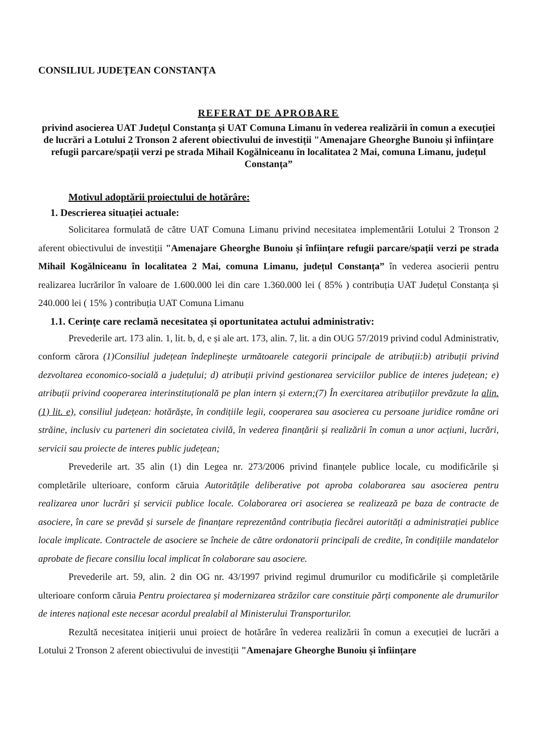CONSILIUL JUDEȚEAN CONSTANȚA
REFERAT DE APROBARE
privind asocierea UAT Județul Constanța și UAT Comuna Limanu în vederea realizării în comun a execuției de lucrări a Lotului 2 Tronson 2 aferent obiectivului de investiții "Amenajare Gheorghe Bunoiu și înființare refugii parcare/spații verzi pe strada Mihail Kogălniceanu în localitatea 2 Mai, comuna Limanu, județul Constanța”
Motivul adoptării proiectului de hotărâre:
1. Descrierea situației actuale:
Solicitarea formulată de către UAT Comuna Limanu privind necesitatea implementării Lotului 2 Tronson 2 aferent obiectivului de investiții "Amenajare Gheorghe Bunoiu și înființare refugii parcare/spații verzi pe strada Mihail Kogălniceanu în localitatea 2 Mai, comuna Limanu, județul Constanța” în vederea asocierii pentru realizarea lucrărilor în valoare de 1.600.000 lei din care 1.360.000 lei ( 85% ) contribuția UAT Județul Constanța și 240.000 lei ( 15% ) contribuția UAT Comuna Limanu
1.1. Cerințe care reclamă necesitatea și oportunitatea actului administrativ:
Prevederile art. 173 alin. 1, lit. b, d, e și ale art. 173, alin. 7, lit. a din OUG 57/2019 privind codul Administrativ, conform cărora (1)Consiliul județean îndeplinește următoarele categorii principale de atribuții:b) atribuții privind dezvoltarea economico-socială a județului; d) atribuții privind gestionarea serviciilor publice de interes județean; e) atribuții privind cooperarea interinstituțională pe plan intern și extern;(7) În exercitarea atribuțiilor prevăzute la alin. (1) lit. e), consiliul județean: hotărăște, în condițiile legii, cooperarea sau asocierea cu persoane juridice române ori străine, inclusiv cu parteneri din societatea civilă, în vederea finanțării și realizării în comun a unor acțiuni, lucrări, servicii sau proiecte de interes public județean;
Prevederile art. 35 alin (1) din Legea nr. 273/2006 privind finanțele publice locale, cu modificările și completările ulterioare, conform căruia Autoritățile deliberative pot aproba colaborarea sau asocierea pentru realizarea unor lucrări și servicii publice locale. Colaborarea ori asocierea se realizează pe baza de contracte de asociere, în care se prevăd și sursele de finanțare reprezentând contribuția fiecărei autorități a administrației publice locale implicate. Contractele de asociere se încheie de către ordonatorii principali de credite, în condițiile mandatelor aprobate de fiecare consiliu local implicat în colaborare sau asociere.
Prevederile art. 59, alin. 2 din OG nr. 43/1997 privind regimul drumurilor cu modificările și completările ulterioare conform căruia Pentru proiectarea și modernizarea străzilor care constituie părți componente ale drumurilor de interes național este necesar acordul prealabil al Ministerului Transporturilor.
Rezultă necesitatea inițierii unui proiect de hotărâre în vederea realizării în comun a execuției de lucrări a Lotului 2 Tronson 2 aferent obiectivului de investiții "Amenajare Gheorghe Bunoiu și înființare